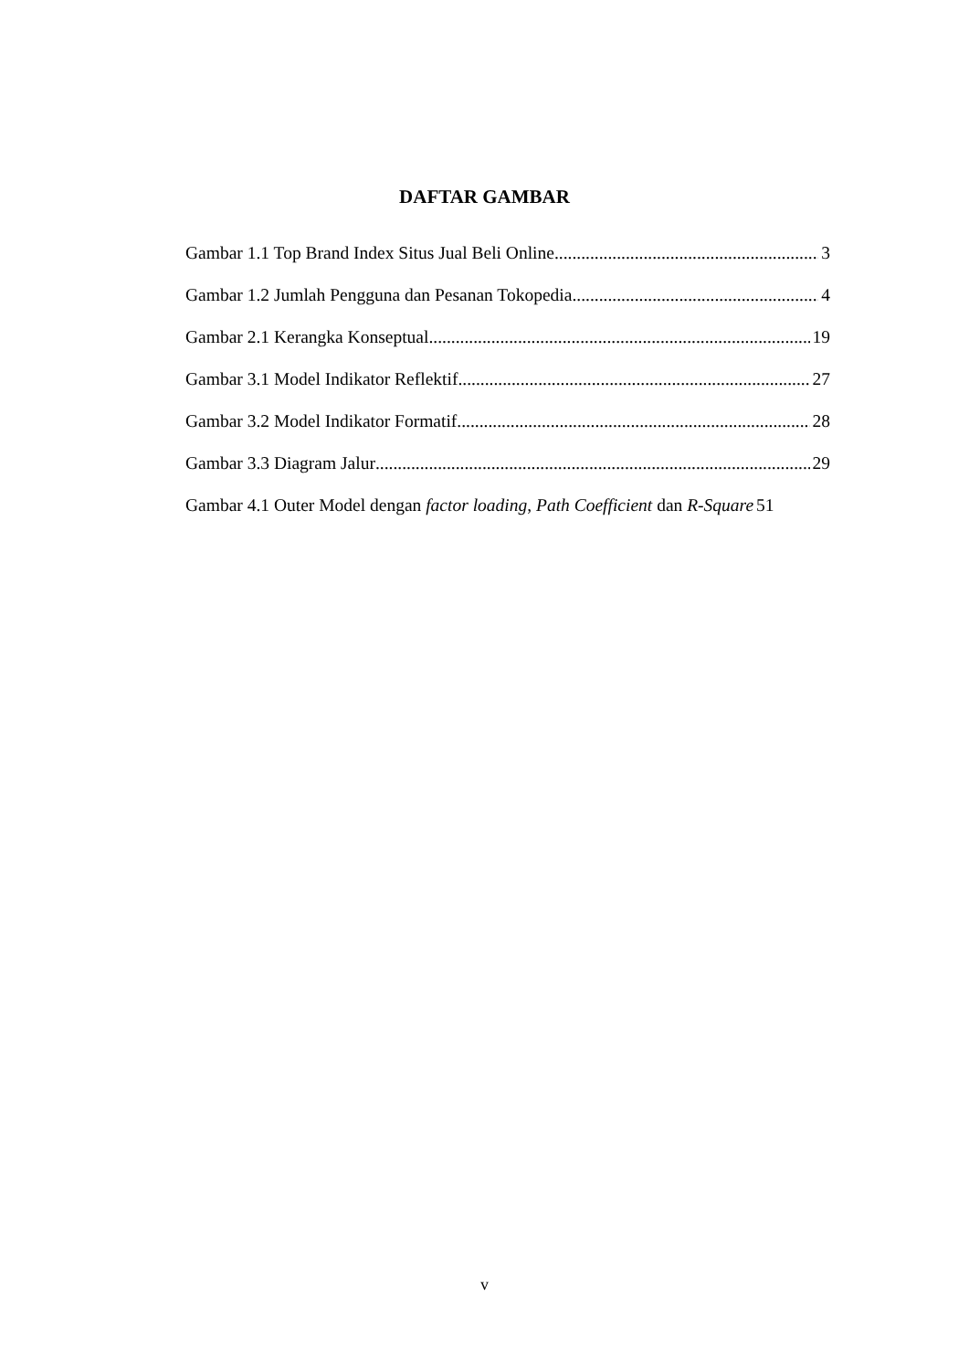DAFTAR GAMBAR
Gambar 1.1 Top Brand Index Situs Jual Beli Online 3
Gambar 1.2 Jumlah Pengguna dan Pesanan Tokopedia 4
Gambar 2.1 Kerangka Konseptual 19
Gambar 3.1 Model Indikator Reflektif 27
Gambar 3.2 Model Indikator Formatif 28
Gambar 3.3 Diagram Jalur 29
Gambar 4.1 Outer Model dengan factor loading, Path Coefficient dan R-Square 51
v